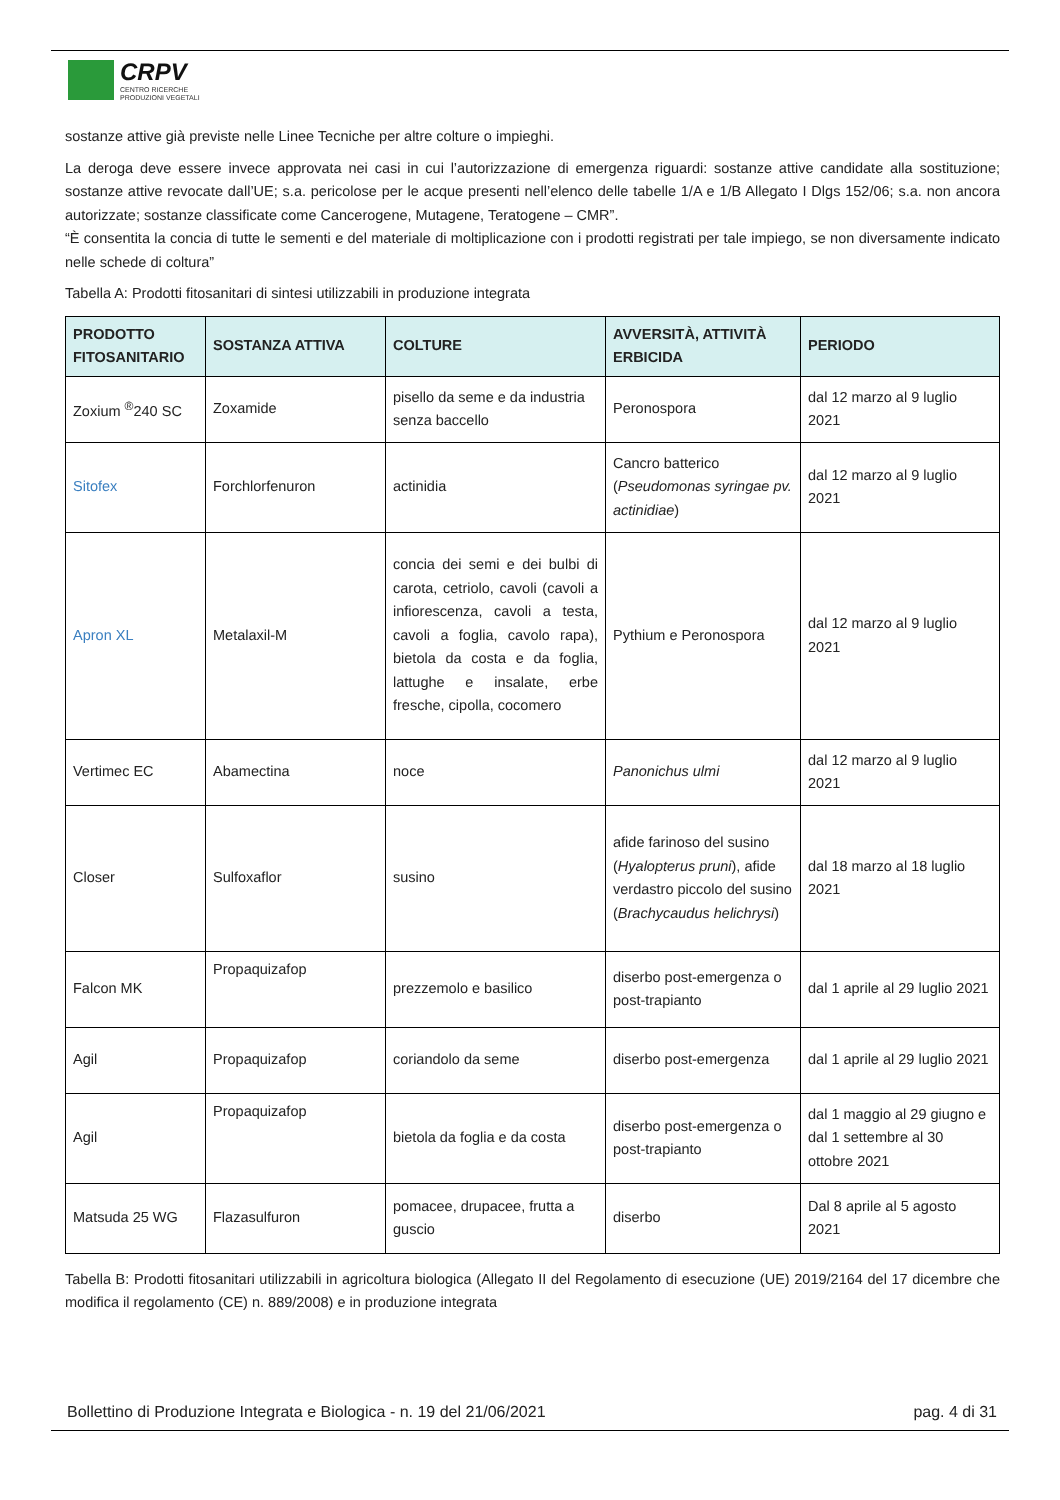CRPV
CENTRO RICERCHE
PRODUZIONI VEGETALI
sostanze attive già previste nelle Linee Tecniche per altre colture o impieghi.
La deroga deve essere invece approvata nei casi in cui l’autorizzazione di emergenza riguardi: sostanze attive candidate alla sostituzione; sostanze attive revocate dall’UE; s.a. pericolose per le acque presenti nell’elenco delle tabelle 1/A e 1/B Allegato I Dlgs 152/06; s.a. non ancora autorizzate; sostanze classificate come Cancerogene, Mutagene, Teratogene – CMR”.
“È consentita la concia di tutte le sementi e del materiale di moltiplicazione con i prodotti registrati per tale impiego, se non diversamente indicato nelle schede di coltura”
Tabella A: Prodotti fitosanitari di sintesi utilizzabili in produzione integrata
| PRODOTTO FITOSANITARIO | SOSTANZA ATTIVA | COLTURE | AVVERSITÀ, ATTIVITÀ ERBICIDA | PERIODO |
| --- | --- | --- | --- | --- |
| Zoxium <sup>®</sup>240 SC | Zoxamide | pisello da seme e da industria senza baccello | Peronospora | dal 12 marzo al 9 luglio 2021 |
| Sitofex | Forchlorfenuron | actinidia | Cancro batterico ( Pseudomonas syringae pv. actinidiae ) | dal 12 marzo al 9 luglio 2021 |
| Apron XL | Metalaxil-M | concia dei semi e dei bulbi di carota, cetriolo, cavoli (cavoli a infiorescenza, cavoli a testa, cavoli a foglia, cavolo rapa), bietola da costa e da foglia, lattughe e insalate, erbe fresche, cipolla, cocomero | Pythium e Peronospora | dal 12 marzo al 9 luglio 2021 |
| Vertimec EC | Abamectina | noce | Panonichus ulmi | dal 12 marzo al 9 luglio 2021 |
| Closer | Sulfoxaflor | susino | afide farinoso del susino ( Hyalopterus pruni ), afide verdastro piccolo del susino ( Brachycaudus helichrysi ) | dal 18 marzo al 18 luglio 2021 |
| Falcon MK | Propaquizafop | prezzemolo e basilico | diserbo post-emergenza o post-trapianto | dal 1 aprile al 29 luglio 2021 |
| Agil | Propaquizafop | coriandolo da seme | diserbo post-emergenza | dal 1 aprile al 29 luglio 2021 |
| Agil | Propaquizafop | bietola da foglia e da costa | diserbo post-emergenza o post-trapianto | dal 1 maggio al 29 giugno e dal 1 settembre al 30 ottobre 2021 |
| Matsuda 25 WG | Flazasulfuron | pomacee, drupacee, frutta a guscio | diserbo | Dal 8 aprile al 5 agosto 2021 |
Tabella B: Prodotti fitosanitari utilizzabili in agricoltura biologica (Allegato II del Regolamento di esecuzione (UE) 2019/2164 del 17 dicembre che modifica il regolamento (CE) n. 889/2008) e in produzione integrata
Bollettino di Produzione Integrata e Biologica - n. 19 del 21/06/2021 pag. 4 di 31